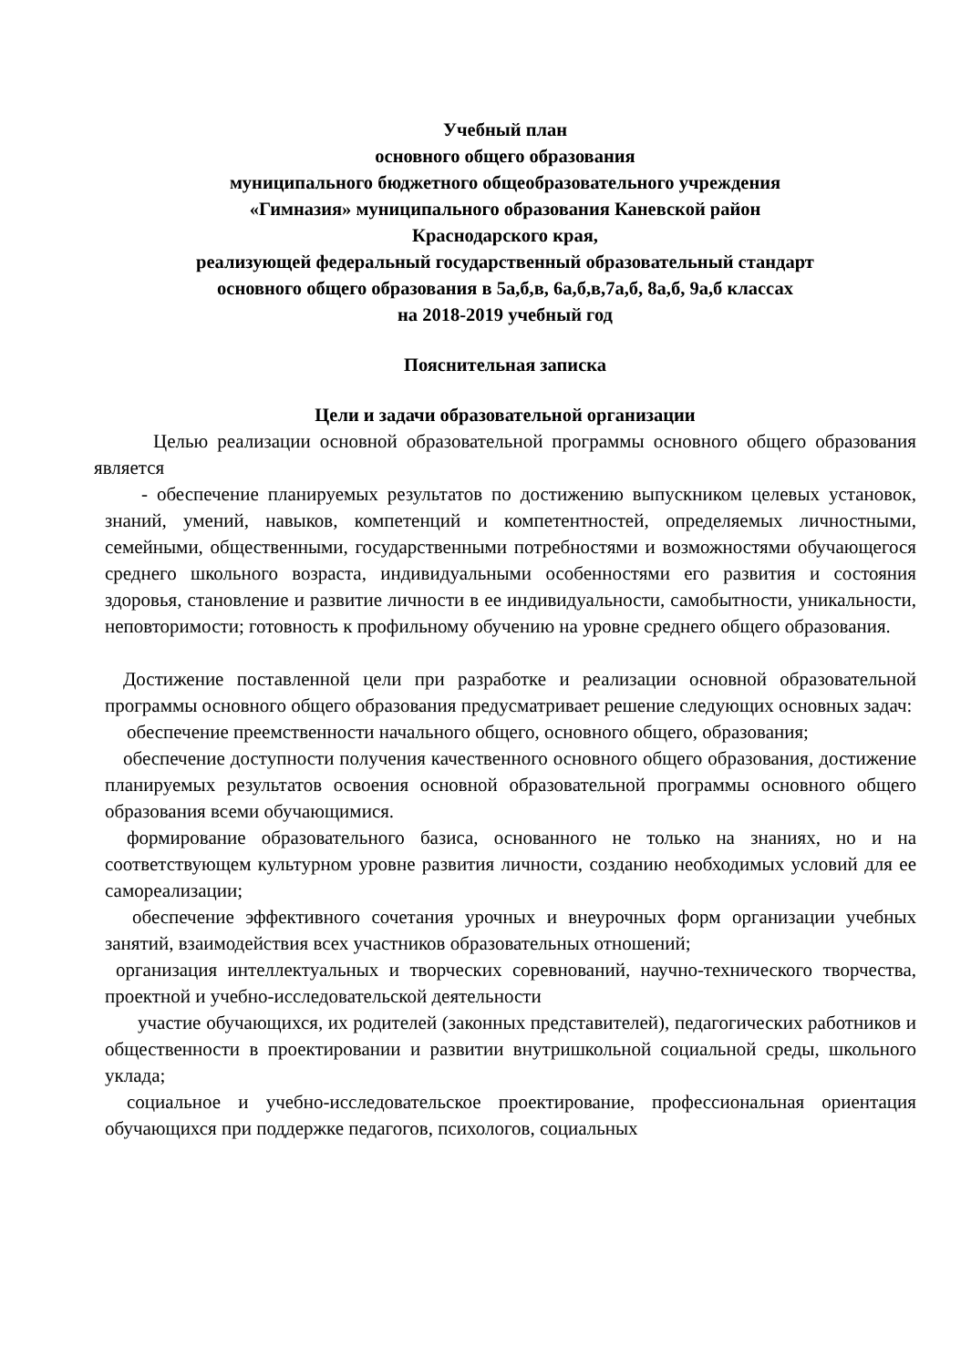Учебный план
основного общего образования
муниципального бюджетного общеобразовательного учреждения
«Гимназия» муниципального образования Каневской район
Краснодарского края,
реализующей федеральный государственный образовательный стандарт
основного общего образования в 5а,б,в, 6а,б,в,7а,б, 8а,б, 9а,б классах
на 2018-2019 учебный год
Пояснительная записка
Цели и задачи образовательной организации
Целью реализации основной образовательной программы основного общего образования является
- обеспечение планируемых результатов по достижению выпускником целевых установок, знаний, умений, навыков, компетенций и компетентностей, определяемых личностными, семейными, общественными, государственными потребностями и возможностями обучающегося среднего школьного возраста, индивидуальными особенностями его развития и состояния здоровья, становление и развитие личности в ее индивидуальности, самобытности, уникальности, неповторимости; готовность к профильному обучению на уровне среднего общего образования.
Достижение поставленной цели при разработке и реализации основной образовательной программы основного общего образования предусматривает решение следующих основных задач:
обеспечение преемственности начального общего, основного общего, образования;
обеспечение доступности получения качественного основного общего образования, достижение планируемых результатов освоения основной образовательной программы основного общего образования всеми обучающимися.
формирование образовательного базиса, основанного не только на знаниях, но и на соответствующем культурном уровне развития личности, созданию необходимых условий для ее самореализации;
обеспечение эффективного сочетания урочных и внеурочных форм организации учебных занятий, взаимодействия всех участников образовательных отношений;
организация интеллектуальных и творческих соревнований, научно-технического творчества, проектной и учебно-исследовательской деятельности
участие обучающихся, их родителей (законных представителей), педагогических работников и общественности в проектировании и развитии внутришкольной социальной среды, школьного уклада;
социальное и учебно-исследовательское проектирование, профессиональная ориентация обучающихся при поддержке педагогов, психологов, социальных